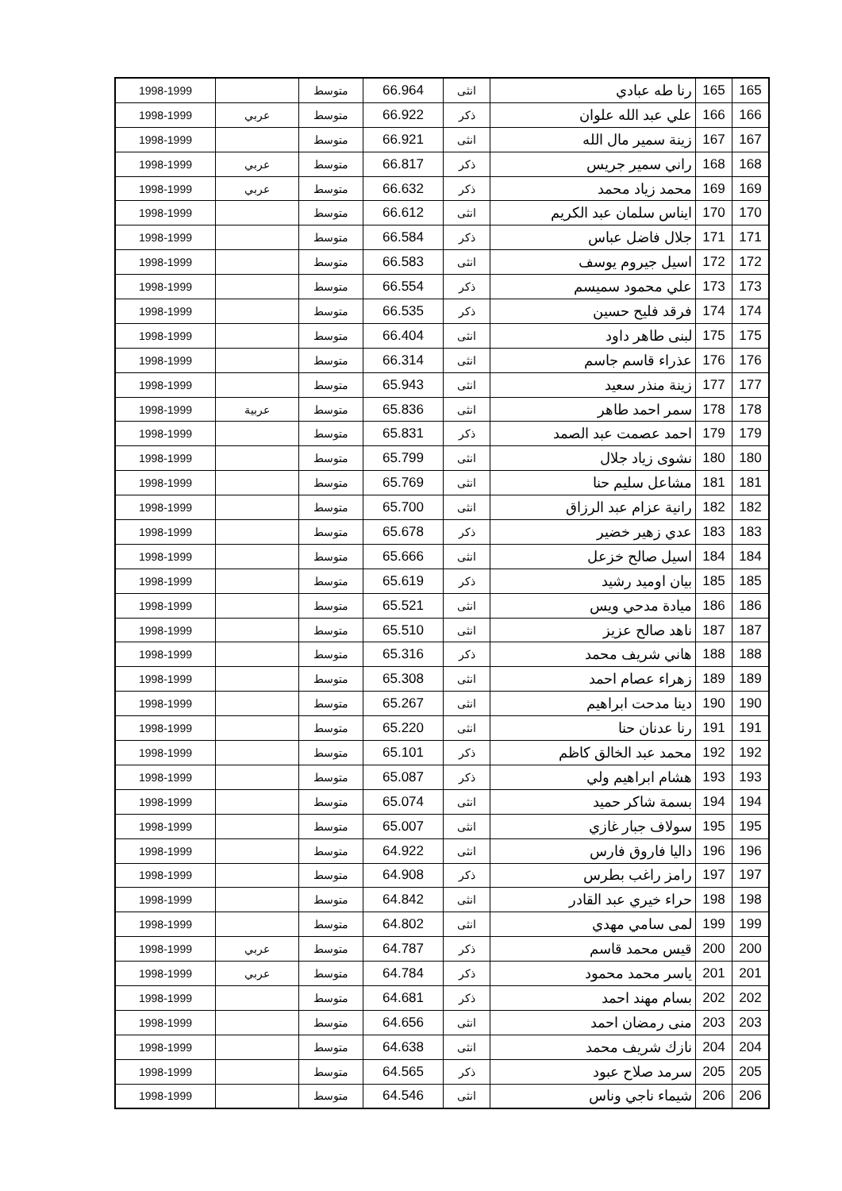| 165 | 165 | رنا طه عبادي | انثى | 66.964 | متوسط | | 1998-1999 |
| 166 | 166 | علي عبد الله علوان | ذكر | 66.922 | متوسط | عربي | 1998-1999 |
| 167 | 167 | زينة سمير مال الله | انثى | 66.921 | متوسط | | 1998-1999 |
| 168 | 168 | راني سمير جريس | ذكر | 66.817 | متوسط | عربي | 1998-1999 |
| 169 | 169 | محمد زياد محمد | ذكر | 66.632 | متوسط | عربي | 1998-1999 |
| 170 | 170 | ايناس سلمان عبد الكريم | انثى | 66.612 | متوسط | | 1998-1999 |
| 171 | 171 | جلال فاضل عباس | ذكر | 66.584 | متوسط | | 1998-1999 |
| 172 | 172 | اسيل جيروم يوسف | انثى | 66.583 | متوسط | | 1998-1999 |
| 173 | 173 | علي محمود سميسم | ذكر | 66.554 | متوسط | | 1998-1999 |
| 174 | 174 | فرقد فليح حسين | ذكر | 66.535 | متوسط | | 1998-1999 |
| 175 | 175 | لبنى طاهر داود | انثى | 66.404 | متوسط | | 1998-1999 |
| 176 | 176 | عذراء قاسم جاسم | انثى | 66.314 | متوسط | | 1998-1999 |
| 177 | 177 | زينة منذر سعيد | انثى | 65.943 | متوسط | | 1998-1999 |
| 178 | 178 | سمر احمد طاهر | انثى | 65.836 | متوسط | عربية | 1998-1999 |
| 179 | 179 | احمد عصمت عبد الصمد | ذكر | 65.831 | متوسط | | 1998-1999 |
| 180 | 180 | نشوى زياد جلال | انثى | 65.799 | متوسط | | 1998-1999 |
| 181 | 181 | مشاعل سليم حنا | انثى | 65.769 | متوسط | | 1998-1999 |
| 182 | 182 | رانية عزام عبد الرزاق | انثى | 65.700 | متوسط | | 1998-1999 |
| 183 | 183 | عدي زهير خضير | ذكر | 65.678 | متوسط | | 1998-1999 |
| 184 | 184 | اسيل صالح خزعل | انثى | 65.666 | متوسط | | 1998-1999 |
| 185 | 185 | بيان اوميد رشيد | ذكر | 65.619 | متوسط | | 1998-1999 |
| 186 | 186 | ميادة مدحي ويس | انثى | 65.521 | متوسط | | 1998-1999 |
| 187 | 187 | ناهد صالح عزيز | انثى | 65.510 | متوسط | | 1998-1999 |
| 188 | 188 | هاني شريف محمد | ذكر | 65.316 | متوسط | | 1998-1999 |
| 189 | 189 | زهراء عصام احمد | انثى | 65.308 | متوسط | | 1998-1999 |
| 190 | 190 | دينا مدحت ابراهيم | انثى | 65.267 | متوسط | | 1998-1999 |
| 191 | 191 | رنا عدنان حنا | انثى | 65.220 | متوسط | | 1998-1999 |
| 192 | 192 | محمد عبد الخالق كاظم | ذكر | 65.101 | متوسط | | 1998-1999 |
| 193 | 193 | هشام ابراهيم ولي | ذكر | 65.087 | متوسط | | 1998-1999 |
| 194 | 194 | بسمة شاكر حميد | انثى | 65.074 | متوسط | | 1998-1999 |
| 195 | 195 | سولاف جبار غازي | انثى | 65.007 | متوسط | | 1998-1999 |
| 196 | 196 | داليا فاروق فارس | انثى | 64.922 | متوسط | | 1998-1999 |
| 197 | 197 | رامز راغب بطرس | ذكر | 64.908 | متوسط | | 1998-1999 |
| 198 | 198 | حراء خيري عبد القادر | انثى | 64.842 | متوسط | | 1998-1999 |
| 199 | 199 | لمى سامي مهدي | انثى | 64.802 | متوسط | | 1998-1999 |
| 200 | 200 | قيس محمد قاسم | ذكر | 64.787 | متوسط | عربي | 1998-1999 |
| 201 | 201 | ياسر محمد محمود | ذكر | 64.784 | متوسط | عربي | 1998-1999 |
| 202 | 202 | بسام مهند احمد | ذكر | 64.681 | متوسط | | 1998-1999 |
| 203 | 203 | منى رمضان احمد | انثى | 64.656 | متوسط | | 1998-1999 |
| 204 | 204 | نازك شريف محمد | انثى | 64.638 | متوسط | | 1998-1999 |
| 205 | 205 | سرمد صلاح عبود | ذكر | 64.565 | متوسط | | 1998-1999 |
| 206 | 206 | شيماء ناجي وناس | انثى | 64.546 | متوسط | | 1998-1999 |